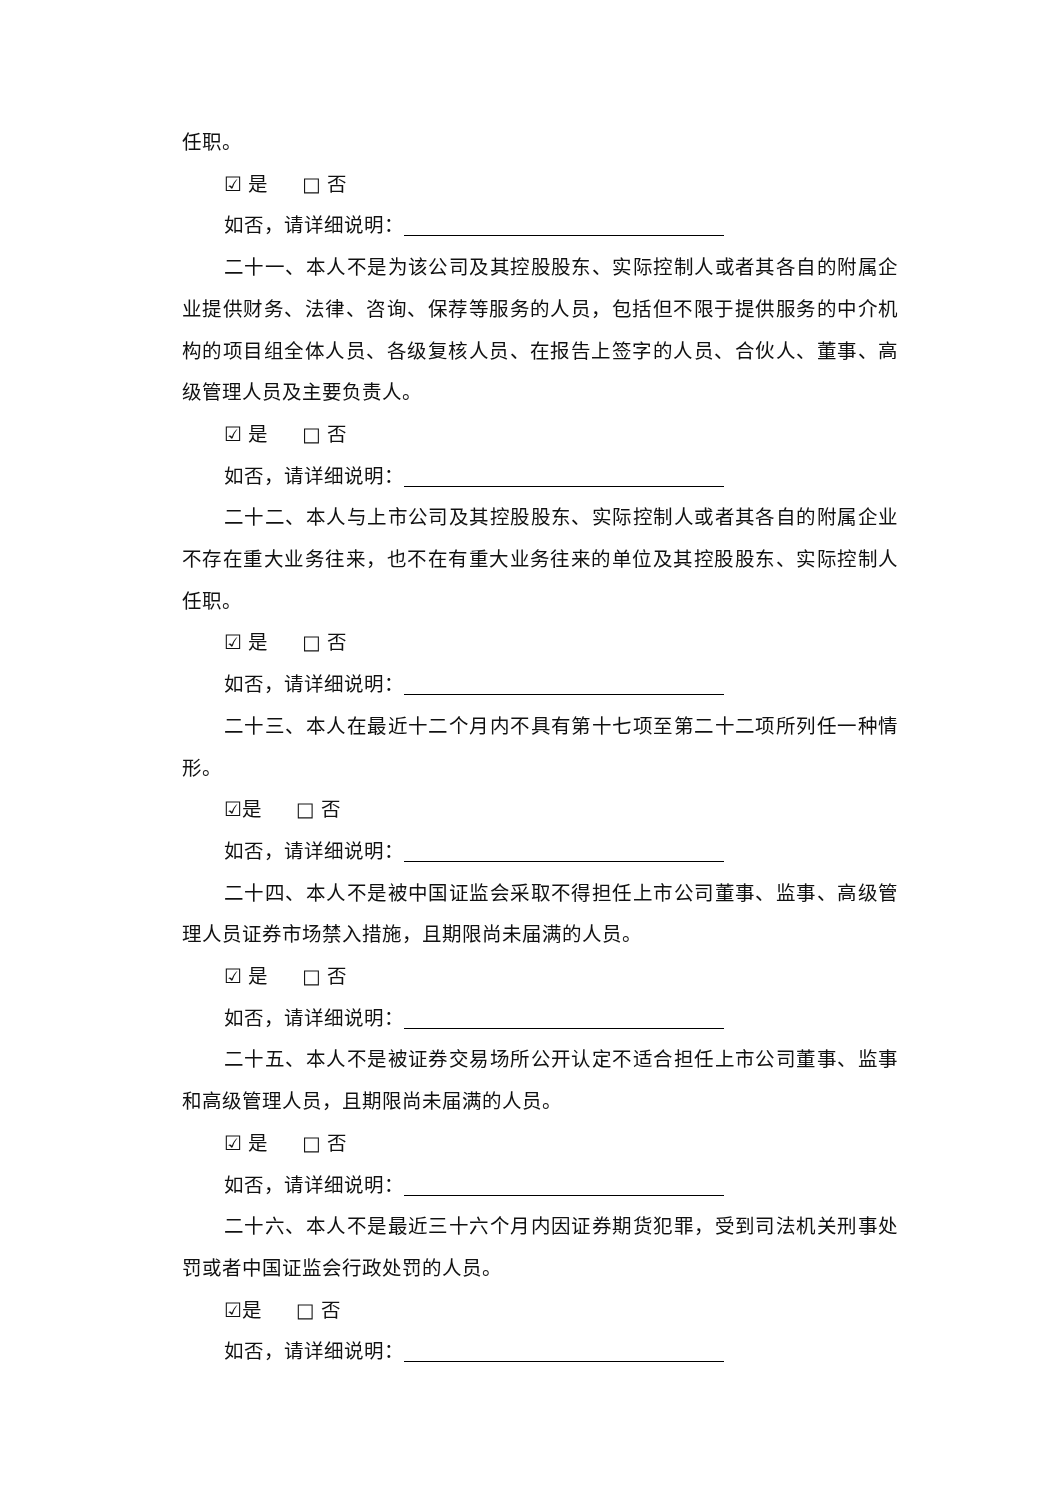任职。
☑ 是 □ 否
如否，请详细说明：
二十一、本人不是为该公司及其控股股东、实际控制人或者其各自的附属企业提供财务、法律、咨询、保荐等服务的人员，包括但不限于提供服务的中介机构的项目组全体人员、各级复核人员、在报告上签字的人员、合伙人、董事、高级管理人员及主要负责人。
☑ 是 □ 否
如否，请详细说明：
二十二、本人与上市公司及其控股股东、实际控制人或者其各自的附属企业不存在重大业务往来，也不在有重大业务往来的单位及其控股股东、实际控制人任职。
☑ 是 □ 否
如否，请详细说明：
二十三、本人在最近十二个月内不具有第十七项至第二十二项所列任一种情形。
☑是 □ 否
如否，请详细说明：
二十四、本人不是被中国证监会采取不得担任上市公司董事、监事、高级管理人员证券市场禁入措施，且期限尚未届满的人员。
☑ 是 □ 否
如否，请详细说明：
二十五、本人不是被证券交易场所公开认定不适合担任上市公司董事、监事和高级管理人员，且期限尚未届满的人员。
☑ 是 □ 否
如否，请详细说明：
二十六、本人不是最近三十六个月内因证券期货犯罪，受到司法机关刑事处罚或者中国证监会行政处罚的人员。
☑是 □ 否
如否，请详细说明：